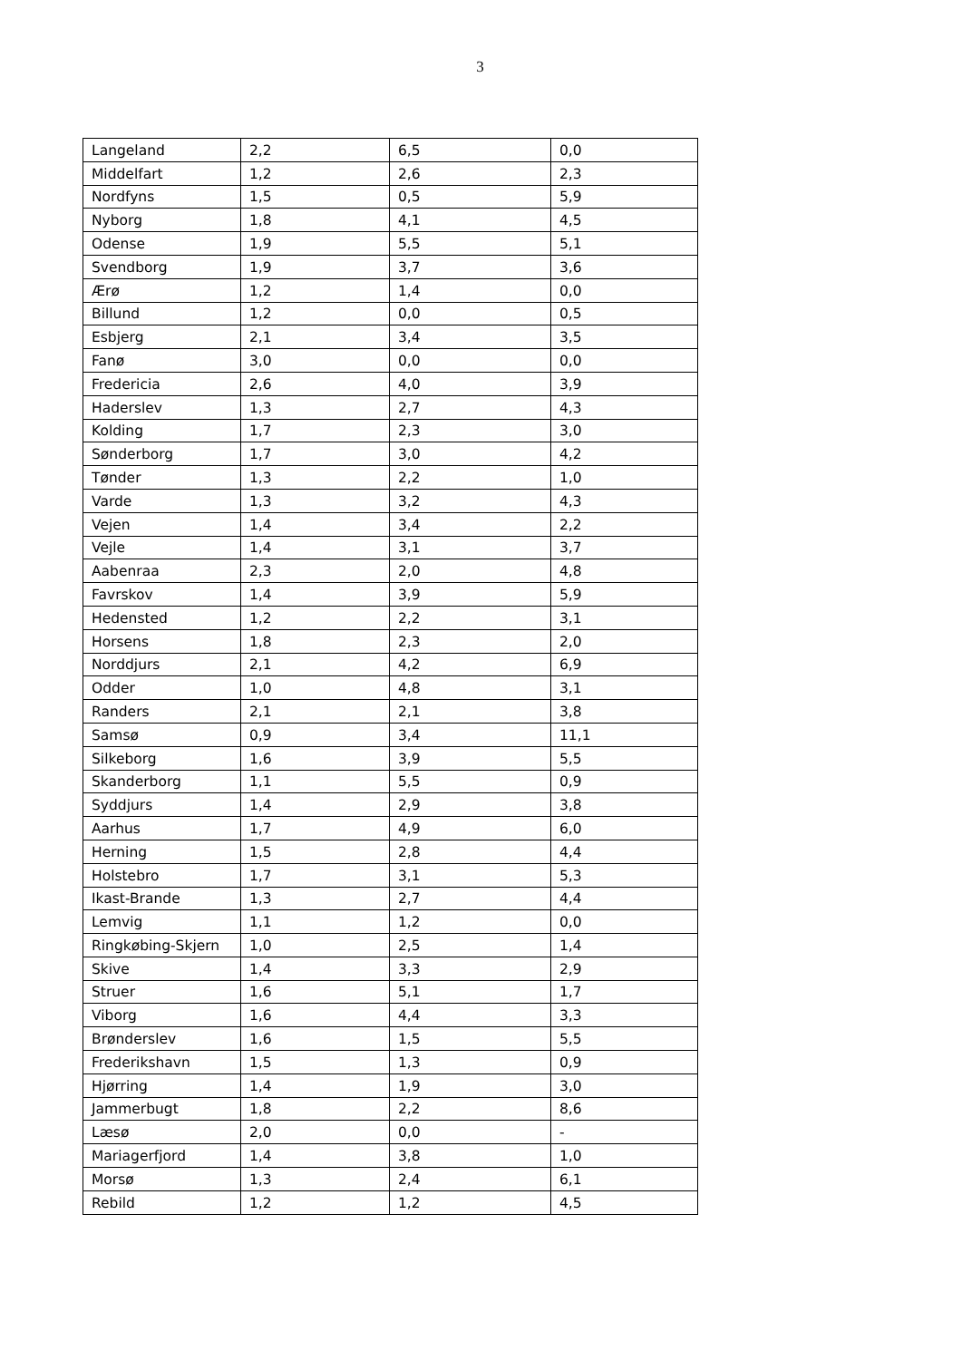3
| Langeland | 2,2 | 6,5 | 0,0 |
| Middelfart | 1,2 | 2,6 | 2,3 |
| Nordfyns | 1,5 | 0,5 | 5,9 |
| Nyborg | 1,8 | 4,1 | 4,5 |
| Odense | 1,9 | 5,5 | 5,1 |
| Svendborg | 1,9 | 3,7 | 3,6 |
| Ærø | 1,2 | 1,4 | 0,0 |
| Billund | 1,2 | 0,0 | 0,5 |
| Esbjerg | 2,1 | 3,4 | 3,5 |
| Fanø | 3,0 | 0,0 | 0,0 |
| Fredericia | 2,6 | 4,0 | 3,9 |
| Haderslev | 1,3 | 2,7 | 4,3 |
| Kolding | 1,7 | 2,3 | 3,0 |
| Sønderborg | 1,7 | 3,0 | 4,2 |
| Tønder | 1,3 | 2,2 | 1,0 |
| Varde | 1,3 | 3,2 | 4,3 |
| Vejen | 1,4 | 3,4 | 2,2 |
| Vejle | 1,4 | 3,1 | 3,7 |
| Aabenraa | 2,3 | 2,0 | 4,8 |
| Favrskov | 1,4 | 3,9 | 5,9 |
| Hedensted | 1,2 | 2,2 | 3,1 |
| Horsens | 1,8 | 2,3 | 2,0 |
| Norddjurs | 2,1 | 4,2 | 6,9 |
| Odder | 1,0 | 4,8 | 3,1 |
| Randers | 2,1 | 2,1 | 3,8 |
| Samsø | 0,9 | 3,4 | 11,1 |
| Silkeborg | 1,6 | 3,9 | 5,5 |
| Skanderborg | 1,1 | 5,5 | 0,9 |
| Syddjurs | 1,4 | 2,9 | 3,8 |
| Aarhus | 1,7 | 4,9 | 6,0 |
| Herning | 1,5 | 2,8 | 4,4 |
| Holstebro | 1,7 | 3,1 | 5,3 |
| Ikast-Brande | 1,3 | 2,7 | 4,4 |
| Lemvig | 1,1 | 1,2 | 0,0 |
| Ringkøbing-Skjern | 1,0 | 2,5 | 1,4 |
| Skive | 1,4 | 3,3 | 2,9 |
| Struer | 1,6 | 5,1 | 1,7 |
| Viborg | 1,6 | 4,4 | 3,3 |
| Brønderslev | 1,6 | 1,5 | 5,5 |
| Frederikshavn | 1,5 | 1,3 | 0,9 |
| Hjørring | 1,4 | 1,9 | 3,0 |
| Jammerbugt | 1,8 | 2,2 | 8,6 |
| Læsø | 2,0 | 0,0 | - |
| Mariagerfjord | 1,4 | 3,8 | 1,0 |
| Morsø | 1,3 | 2,4 | 6,1 |
| Rebild | 1,2 | 1,2 | 4,5 |